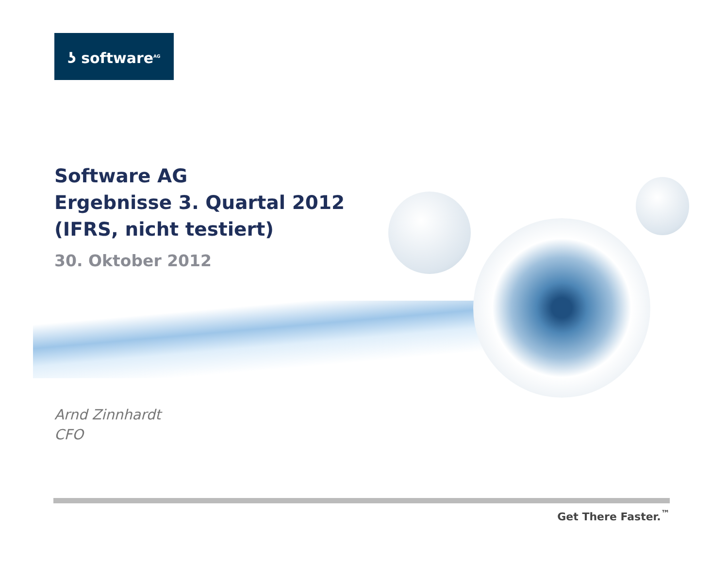ʖ software<sup>AG</sup>
Software AG
Ergebnisse 3. Quartal 2012
(IFRS, nicht testiert)
30. Oktober 2012
Arnd Zinnhardt
CFO
Get There Faster.<sup>™</sup>